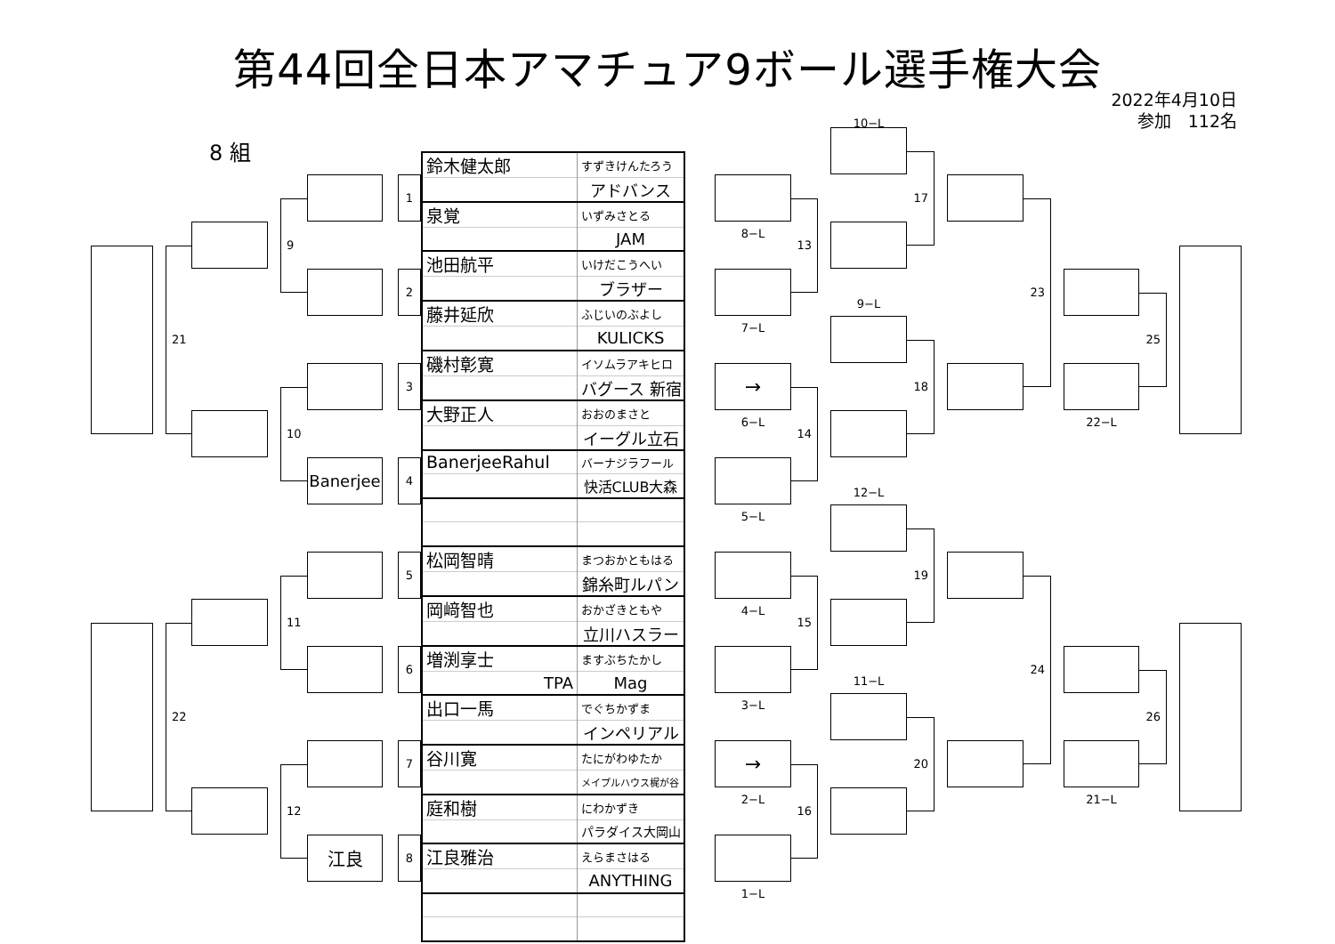第44回全日本アマチュア9ボール選手権大会
2022年4月10日
参加　112名
8 組
10−L
21
22
9
10
11
12
1
2
3
Banerjee
4
5
6
7
江良
8
| 鈴木健太郎 | すずきけんたろう |
| | アドバンス |
| 泉覚 | いずみさとる |
| | JAM |
| 池田航平 | いけだこうへい |
| | ブラザー |
| 藤井延欣 | ふじいのぶよし |
| | KULICKS |
| 磯村彰寛 | イソムラアキヒロ |
| | バグース 新宿 |
| 大野正人 | おおのまさと |
| | イーグル立石 |
| BanerjeeRahul | バーナジラフール |
| | 快活CLUB大森 |
| 松岡智晴 | まつおかともはる |
| | 錦糸町ルパン |
| 岡﨑智也 | おかざきともや |
| | 立川ハスラー |
| 増渕享士 | ますぶちたかし |
| TPA | Mag |
| 出口一馬 | でぐちかずま |
| | インペリアル |
| 谷川寛 | たにがわゆたか |
| | メイプルハウス梶が谷 |
| 庭和樹 | にわかずき |
| | パラダイス大岡山 |
| 江良雅治 | えらまさはる |
| | ANYTHING |
8−L
7−L
→
6−L
5−L
4−L
3−L
→
2−L
1−L
13
14
15
16
9−L
12−L
11−L
17
18
19
20
23
24
22−L
21−L
25
26